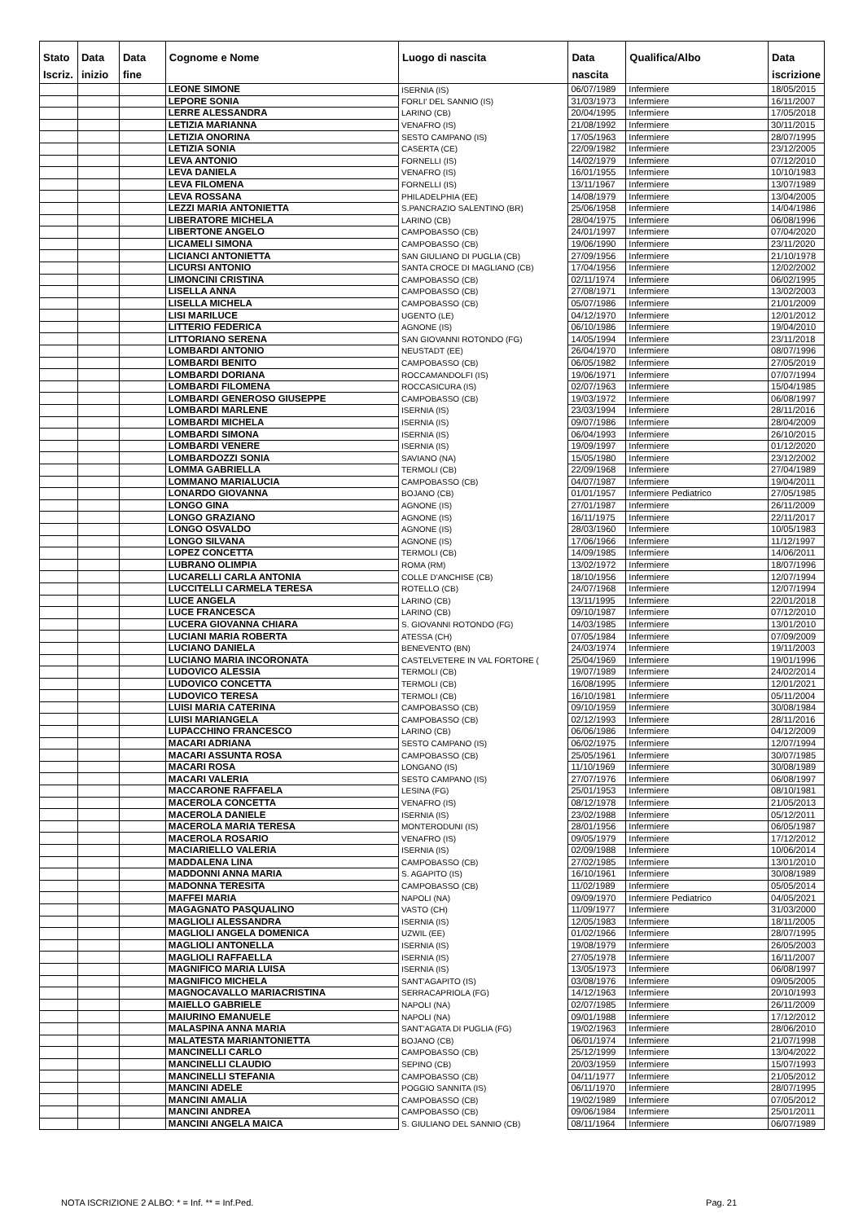| Stato | Data | Data | Cognome e Nome | Luogo di nascita | Data | Qualifica/Albo | Data |
| --- | --- | --- | --- | --- | --- | --- | --- |
| Iscriz. | inizio | fine | | | nascita | | iscrizione |
| | | | LEONE SIMONE | ISERNIA (IS) | 06/07/1989 | Infermiere | 18/05/2015 |
| | | | LEPORE SONIA | FORLI' DEL SANNIO (IS) | 31/03/1973 | Infermiere | 16/11/2007 |
| | | | LERRE ALESSANDRA | LARINO (CB) | 20/04/1995 | Infermiere | 17/05/2018 |
| | | | LETIZIA MARIANNA | VENAFRO (IS) | 21/08/1992 | Infermiere | 30/11/2015 |
| | | | LETIZIA ONORINA | SESTO CAMPANO (IS) | 17/05/1963 | Infermiere | 28/07/1995 |
| | | | LETIZIA SONIA | CASERTA (CE) | 22/09/1982 | Infermiere | 23/12/2005 |
| | | | LEVA ANTONIO | FORNELLI (IS) | 14/02/1979 | Infermiere | 07/12/2010 |
| | | | LEVA DANIELA | VENAFRO (IS) | 16/01/1955 | Infermiere | 10/10/1983 |
| | | | LEVA FILOMENA | FORNELLI (IS) | 13/11/1967 | Infermiere | 13/07/1989 |
| | | | LEVA ROSSANA | PHILADELPHIA (EE) | 14/08/1979 | Infermiere | 13/04/2005 |
| | | | LEZZI MARIA ANTONIETTA | S.PANCRAZIO SALENTINO (BR) | 25/06/1958 | Infermiere | 14/04/1986 |
| | | | LIBERATORE MICHELA | LARINO (CB) | 28/04/1975 | Infermiere | 06/08/1996 |
| | | | LIBERTONE ANGELO | CAMPOBASSO (CB) | 24/01/1997 | Infermiere | 07/04/2020 |
| | | | LICAMELI SIMONA | CAMPOBASSO (CB) | 19/06/1990 | Infermiere | 23/11/2020 |
| | | | LICIANCI ANTONIETTA | SAN GIULIANO DI PUGLIA (CB) | 27/09/1956 | Infermiere | 21/10/1978 |
| | | | LICURSI ANTONIO | SANTA CROCE DI MAGLIANO (CB) | 17/04/1956 | Infermiere | 12/02/2002 |
| | | | LIMONCINI CRISTINA | CAMPOBASSO (CB) | 02/11/1974 | Infermiere | 06/02/1995 |
| | | | LISELLA ANNA | CAMPOBASSO (CB) | 27/08/1971 | Infermiere | 13/02/2003 |
| | | | LISELLA MICHELA | CAMPOBASSO (CB) | 05/07/1986 | Infermiere | 21/01/2009 |
| | | | LISI MARILUCE | UGENTO (LE) | 04/12/1970 | Infermiere | 12/01/2012 |
| | | | LITTERIO FEDERICA | AGNONE (IS) | 06/10/1986 | Infermiere | 19/04/2010 |
| | | | LITTORIANO SERENA | SAN GIOVANNI ROTONDO (FG) | 14/05/1994 | Infermiere | 23/11/2018 |
| | | | LOMBARDI ANTONIO | NEUSTADT (EE) | 26/04/1970 | Infermiere | 08/07/1996 |
| | | | LOMBARDI BENITO | CAMPOBASSO (CB) | 06/05/1982 | Infermiere | 27/05/2019 |
| | | | LOMBARDI DORIANA | ROCCAMANDOLFI (IS) | 19/06/1971 | Infermiere | 07/07/1994 |
| | | | LOMBARDI FILOMENA | ROCCASICURA (IS) | 02/07/1963 | Infermiere | 15/04/1985 |
| | | | LOMBARDI GENEROSO GIUSEPPE | CAMPOBASSO (CB) | 19/03/1972 | Infermiere | 06/08/1997 |
| | | | LOMBARDI MARLENE | ISERNIA (IS) | 23/03/1994 | Infermiere | 28/11/2016 |
| | | | LOMBARDI MICHELA | ISERNIA (IS) | 09/07/1986 | Infermiere | 28/04/2009 |
| | | | LOMBARDI SIMONA | ISERNIA (IS) | 06/04/1993 | Infermiere | 26/10/2015 |
| | | | LOMBARDI VENERE | ISERNIA (IS) | 19/09/1997 | Infermiere | 01/12/2020 |
| | | | LOMBARDOZZI SONIA | SAVIANO (NA) | 15/05/1980 | Infermiere | 23/12/2002 |
| | | | LOMMA GABRIELLA | TERMOLI (CB) | 22/09/1968 | Infermiere | 27/04/1989 |
| | | | LOMMANO MARIALUCIA | CAMPOBASSO (CB) | 04/07/1987 | Infermiere | 19/04/2011 |
| | | | LONARDO GIOVANNA | BOJANO (CB) | 01/01/1957 | Infermiere Pediatrico | 27/05/1985 |
| | | | LONGO GINA | AGNONE (IS) | 27/01/1987 | Infermiere | 26/11/2009 |
| | | | LONGO GRAZIANO | AGNONE (IS) | 16/11/1975 | Infermiere | 22/11/2017 |
| | | | LONGO OSVALDO | AGNONE (IS) | 28/03/1960 | Infermiere | 10/05/1983 |
| | | | LONGO SILVANA | AGNONE (IS) | 17/06/1966 | Infermiere | 11/12/1997 |
| | | | LOPEZ CONCETTA | TERMOLI (CB) | 14/09/1985 | Infermiere | 14/06/2011 |
| | | | LUBRANO OLIMPIA | ROMA (RM) | 13/02/1972 | Infermiere | 18/07/1996 |
| | | | LUCARELLI CARLA ANTONIA | COLLE D'ANCHISE (CB) | 18/10/1956 | Infermiere | 12/07/1994 |
| | | | LUCCITELLI CARMELA TERESA | ROTELLO (CB) | 24/07/1968 | Infermiere | 12/07/1994 |
| | | | LUCE ANGELA | LARINO (CB) | 13/11/1995 | Infermiere | 22/01/2018 |
| | | | LUCE FRANCESCA | LARINO (CB) | 09/10/1987 | Infermiere | 07/12/2010 |
| | | | LUCERA GIOVANNA CHIARA | S. GIOVANNI ROTONDO (FG) | 14/03/1985 | Infermiere | 13/01/2010 |
| | | | LUCIANI MARIA ROBERTA | ATESSA (CH) | 07/05/1984 | Infermiere | 07/09/2009 |
| | | | LUCIANO DANIELA | BENEVENTO (BN) | 24/03/1974 | Infermiere | 19/11/2003 |
| | | | LUCIANO MARIA INCORONATA | CASTELVETERE IN VAL FORTORE ( | 25/04/1969 | Infermiere | 19/01/1996 |
| | | | LUDOVICO ALESSIA | TERMOLI (CB) | 19/07/1989 | Infermiere | 24/02/2014 |
| | | | LUDOVICO CONCETTA | TERMOLI (CB) | 16/08/1995 | Infermiere | 12/01/2021 |
| | | | LUDOVICO TERESA | TERMOLI (CB) | 16/10/1981 | Infermiere | 05/11/2004 |
| | | | LUISI MARIA CATERINA | CAMPOBASSO (CB) | 09/10/1959 | Infermiere | 30/08/1984 |
| | | | LUISI MARIANGELA | CAMPOBASSO (CB) | 02/12/1993 | Infermiere | 28/11/2016 |
| | | | LUPACCHINO FRANCESCO | LARINO (CB) | 06/06/1986 | Infermiere | 04/12/2009 |
| | | | MACARI ADRIANA | SESTO CAMPANO (IS) | 06/02/1975 | Infermiere | 12/07/1994 |
| | | | MACARI ASSUNTA ROSA | CAMPOBASSO (CB) | 25/05/1961 | Infermiere | 30/07/1985 |
| | | | MACARI ROSA | LONGANO (IS) | 11/10/1969 | Infermiere | 30/08/1989 |
| | | | MACARI VALERIA | SESTO CAMPANO (IS) | 27/07/1976 | Infermiere | 06/08/1997 |
| | | | MACCARONE RAFFAELA | LESINA (FG) | 25/01/1953 | Infermiere | 08/10/1981 |
| | | | MACEROLA CONCETTA | VENAFRO (IS) | 08/12/1978 | Infermiere | 21/05/2013 |
| | | | MACEROLA DANIELE | ISERNIA (IS) | 23/02/1988 | Infermiere | 05/12/2011 |
| | | | MACEROLA MARIA TERESA | MONTERODUNI (IS) | 28/01/1956 | Infermiere | 06/05/1987 |
| | | | MACEROLA ROSARIO | VENAFRO (IS) | 09/05/1979 | Infermiere | 17/12/2012 |
| | | | MACIARIELLO VALERIA | ISERNIA (IS) | 02/09/1988 | Infermiere | 10/06/2014 |
| | | | MADDALENA LINA | CAMPOBASSO (CB) | 27/02/1985 | Infermiere | 13/01/2010 |
| | | | MADDONNI ANNA MARIA | S. AGAPITO (IS) | 16/10/1961 | Infermiere | 30/08/1989 |
| | | | MADONNA TERESITA | CAMPOBASSO (CB) | 11/02/1989 | Infermiere | 05/05/2014 |
| | | | MAFFEI MARIA | NAPOLI (NA) | 09/09/1970 | Infermiere Pediatrico | 04/05/2021 |
| | | | MAGAGNATO PASQUALINO | VASTO (CH) | 11/09/1977 | Infermiere | 31/03/2000 |
| | | | MAGLIOLI ALESSANDRA | ISERNIA (IS) | 12/05/1983 | Infermiere | 18/11/2005 |
| | | | MAGLIOLI ANGELA DOMENICA | UZWIL (EE) | 01/02/1966 | Infermiere | 28/07/1995 |
| | | | MAGLIOLI ANTONELLA | ISERNIA (IS) | 19/08/1979 | Infermiere | 26/05/2003 |
| | | | MAGLIOLI RAFFAELLA | ISERNIA (IS) | 27/05/1978 | Infermiere | 16/11/2007 |
| | | | MAGNIFICO MARIA LUISA | ISERNIA (IS) | 13/05/1973 | Infermiere | 06/08/1997 |
| | | | MAGNIFICO MICHELA | SANT'AGAPITO (IS) | 03/08/1976 | Infermiere | 09/05/2005 |
| | | | MAGNOCAVALLO MARIACRISTINA | SERRACAPRIOLA (FG) | 14/12/1963 | Infermiere | 20/10/1993 |
| | | | MAIELLO GABRIELE | NAPOLI (NA) | 02/07/1985 | Infermiere | 26/11/2009 |
| | | | MAIURINO EMANUELE | NAPOLI (NA) | 09/01/1988 | Infermiere | 17/12/2012 |
| | | | MALASPINA ANNA MARIA | SANT'AGATA DI PUGLIA (FG) | 19/02/1963 | Infermiere | 28/06/2010 |
| | | | MALATESTA MARIANTONIETTA | BOJANO (CB) | 06/01/1974 | Infermiere | 21/07/1998 |
| | | | MANCINELLI CARLO | CAMPOBASSO (CB) | 25/12/1999 | Infermiere | 13/04/2022 |
| | | | MANCINELLI CLAUDIO | SEPINO (CB) | 20/03/1959 | Infermiere | 15/07/1993 |
| | | | MANCINELLI STEFANIA | CAMPOBASSO (CB) | 04/11/1977 | Infermiere | 21/05/2012 |
| | | | MANCINI ADELE | POGGIO SANNITA (IS) | 06/11/1970 | Infermiere | 28/07/1995 |
| | | | MANCINI AMALIA | CAMPOBASSO (CB) | 19/02/1989 | Infermiere | 07/05/2012 |
| | | | MANCINI ANDREA | CAMPOBASSO (CB) | 09/06/1984 | Infermiere | 25/01/2011 |
| | | | MANCINI ANGELA MAICA | S. GIULIANO DEL SANNIO (CB) | 08/11/1964 | Infermiere | 06/07/1989 |
NOTA ISCRIZIONE 2 ALBO: * = Inf. ** = Inf.Ped. Pag. 21